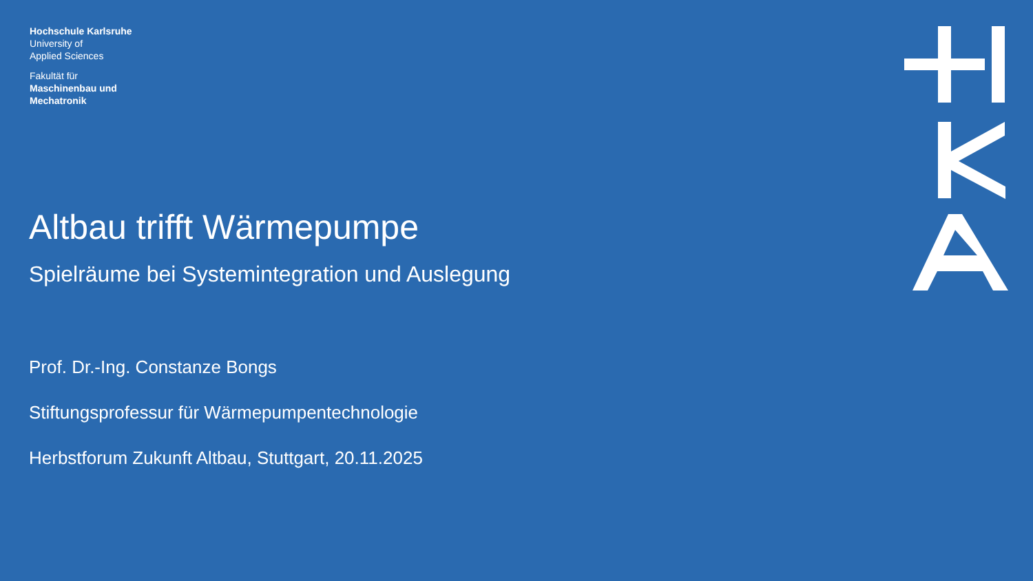Hochschule Karlsruhe
University of
Applied Sciences
Fakultät für
Maschinenbau und
Mechatronik
Altbau trifft Wärmepumpe
Spielräume bei Systemintegration und Auslegung
Prof. Dr.-Ing. Constanze Bongs
Stiftungsprofessur für Wärmepumpentechnologie
Herbstforum Zukunft Altbau, Stuttgart, 20.11.2025